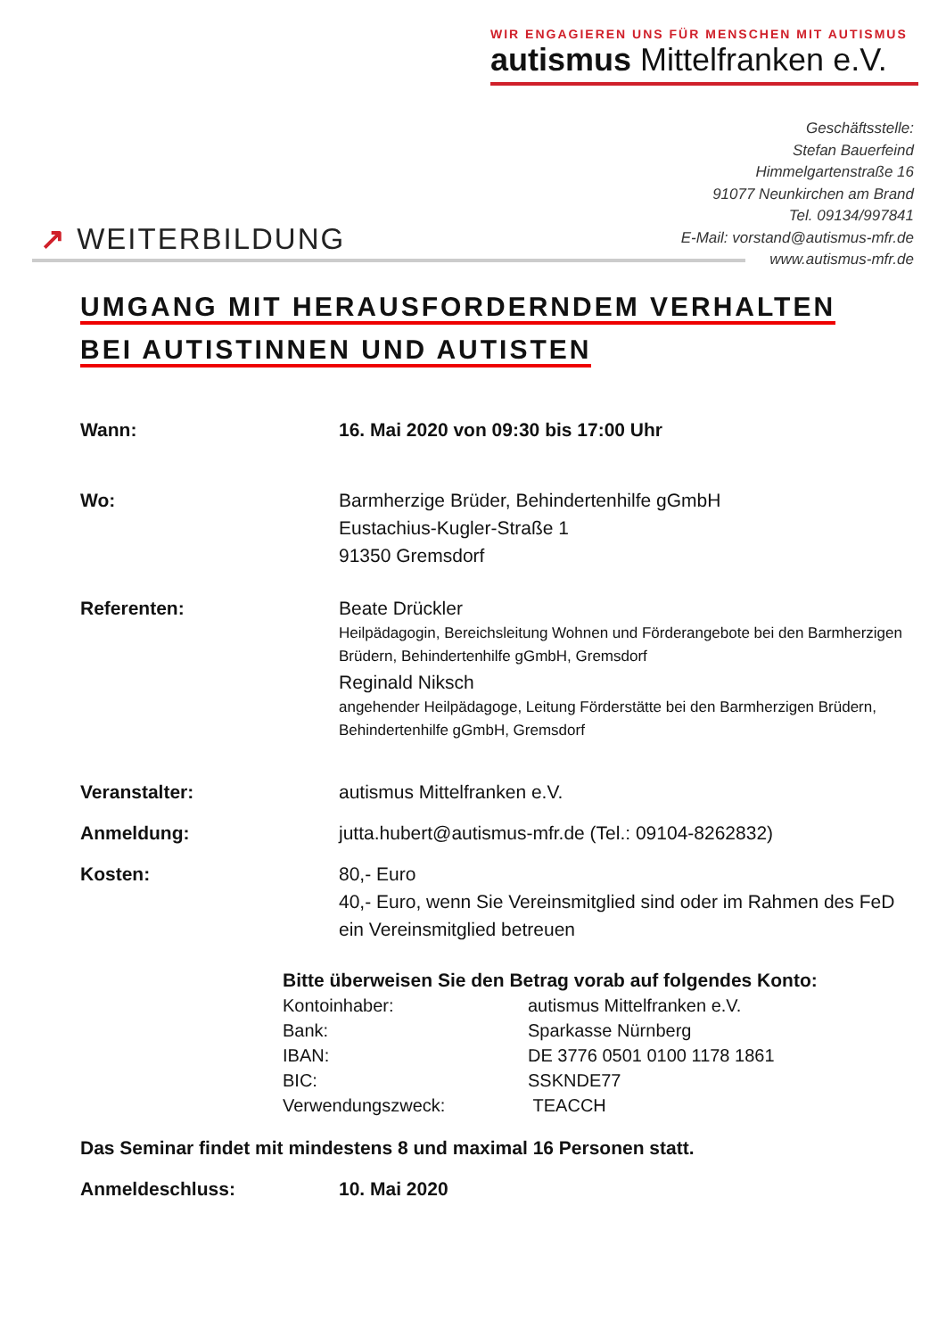WIR ENGAGIEREN UNS FÜR MENSCHEN MIT AUTISMUS
autismus Mittelfranken e.V.
Geschäftsstelle:
Stefan Bauerfeind
Himmelgartenstraße 16
91077 Neunkirchen am Brand
Tel. 09134/997841
E-Mail: vorstand@autismus-mfr.de
www.autismus-mfr.de
↗ WEITERBILDUNG
UMGANG MIT HERAUSFORDERNDEM VERHALTEN
BEI AUTISTINNEN UND AUTISTEN
| Wann: | 16. Mai 2020 von 09:30 bis 17:00 Uhr |
| Wo: | Barmherzige Brüder, Behindertenhilfe gGmbH Eustachius-Kugler-Straße 1 91350 Gremsdorf |
| Referenten: | Beate Drückler Heilpädagogin, Bereichsleitung Wohnen und Förderangebote bei den Barmherzigen Brüdern, Behindertenhilfe gGmbH, Gremsdorf Reginald Niksch angehender Heilpädagoge, Leitung Förderstätte bei den Barmherzigen Brüdern, Behindertenhilfe gGmbH, Gremsdorf |
| Veranstalter: | autismus Mittelfranken e.V. |
| Anmeldung: | jutta.hubert@autismus-mfr.de (Tel.: 09104-8262832) |
| Kosten: | 80,- Euro 40,- Euro, wenn Sie Vereinsmitglied sind oder im Rahmen des FeD ein Vereinsmitglied betreuen |
Bitte überweisen Sie den Betrag vorab auf folgendes Konto:
| Kontoinhaber: | autismus Mittelfranken e.V. |
| Bank: | Sparkasse Nürnberg |
| IBAN: | DE 3776 0501 0100 1178 1861 |
| BIC: | SSKNDE77 |
| Verwendungszweck: | TEACCH |
Das Seminar findet mit mindestens 8 und maximal 16 Personen statt.
| Anmeldeschluss: | 10. Mai 2020 |